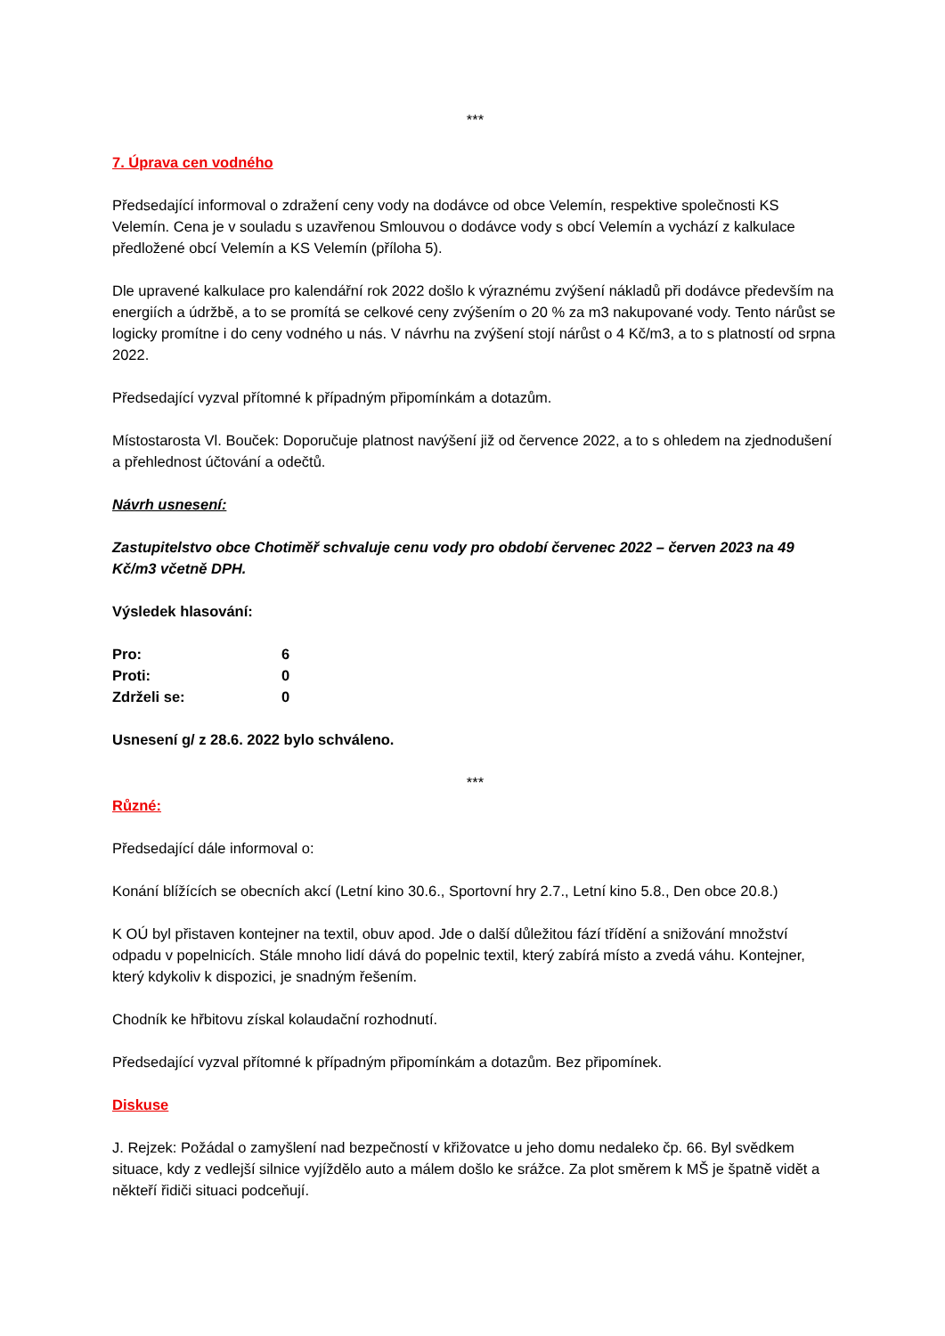***
7. Úprava cen vodného
Předsedající informoval o zdražení ceny vody na dodávce od obce Velemín, respektive společnosti KS Velemín. Cena je v souladu s uzavřenou Smlouvou o dodávce vody s obcí Velemín a vychází z kalkulace předložené obcí Velemín a KS Velemín (příloha 5).
Dle upravené kalkulace pro kalendářní rok 2022 došlo k výraznému zvýšení nákladů při dodávce především na energiích a údržbě, a to se promítá se celkové ceny zvýšením o 20 % za m3 nakupované vody. Tento nárůst se logicky promítne i do ceny vodného u nás. V návrhu na zvýšení stojí nárůst o 4 Kč/m3, a to s platností od srpna 2022.
Předsedající vyzval přítomné k případným připomínkám a dotazům.
Místostarosta Vl. Bouček: Doporučuje platnost navýšení již od července 2022, a to s ohledem na zjednodušení a přehlednost účtování a odečtů.
Návrh usnesení:
Zastupitelstvo obce Chotiměř schvaluje cenu vody pro období červenec 2022 – červen 2023 na 49 Kč/m3 včetně DPH.
Výsledek hlasování:
| Pro: | 6 |
| Proti: | 0 |
| Zdrželi se: | 0 |
Usnesení g/ z 28.6. 2022 bylo schváleno.
***
Různé:
Předsedající dále informoval o:
Konání blížících se obecních akcí (Letní kino 30.6., Sportovní hry 2.7., Letní kino 5.8., Den obce 20.8.)
K OÚ byl přistaven kontejner na textil, obuv apod. Jde o další důležitou fází třídění a snižování množství odpadu v popelnicích. Stále mnoho lidí dává do popelnic textil, který zabírá místo a zvedá váhu. Kontejner, který kdykoliv k dispozici, je snadným řešením.
Chodník ke hřbitovu získal kolaudační rozhodnutí.
Předsedající vyzval přítomné k případným připomínkám a dotazům. Bez připomínek.
Diskuse
J. Rejzek: Požádal o zamyšlení nad bezpečností v křižovatce u jeho domu nedaleko čp. 66. Byl svědkem situace, kdy z vedlejší silnice vyjíždělo auto a málem došlo ke srážce. Za plot směrem k MŠ je špatně vidět a někteří řidiči situaci podceňují.